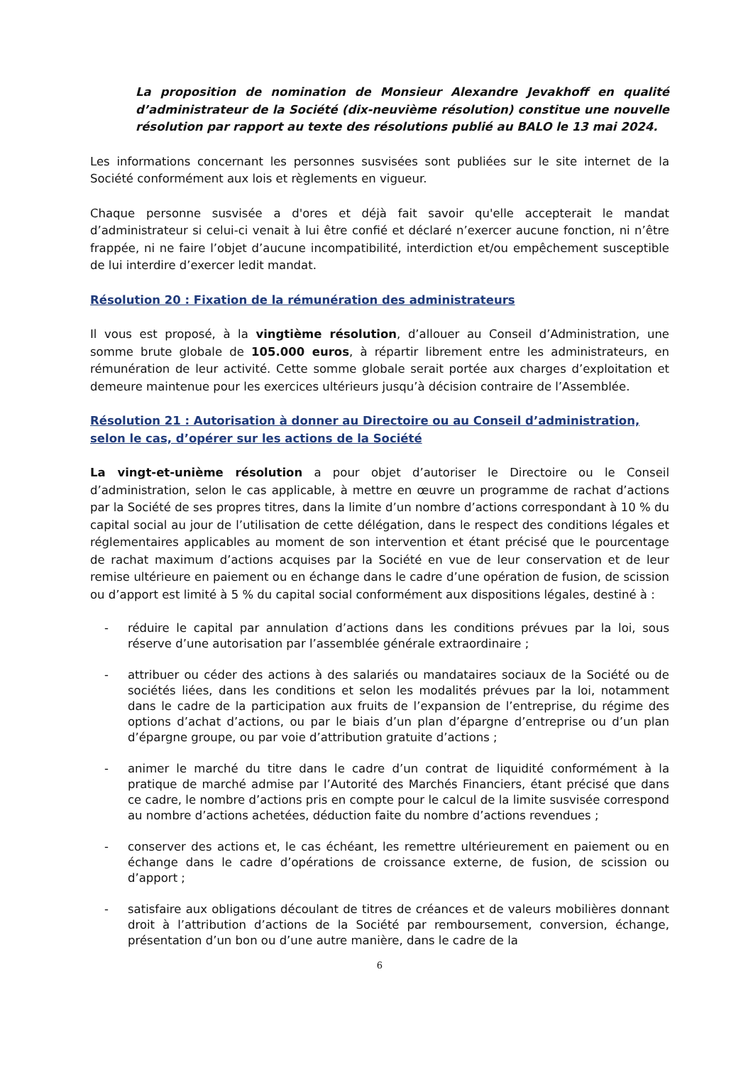La proposition de nomination de Monsieur Alexandre Jevakhoff en qualité d’administrateur de la Société (dix-neuvième résolution) constitue une nouvelle résolution par rapport au texte des résolutions publié au BALO le 13 mai 2024.
Les informations concernant les personnes susvisées sont publiées sur le site internet de la Société conformément aux lois et règlements en vigueur.
Chaque personne susvisée a d'ores et déjà fait savoir qu'elle accepterait le mandat d’administrateur si celui-ci venait à lui être confié et déclaré n’exercer aucune fonction, ni n’être frappée, ni ne faire l’objet d’aucune incompatibilité, interdiction et/ou empêchement susceptible de lui interdire d’exercer ledit mandat.
Résolution 20 : Fixation de la rémunération des administrateurs
Il vous est proposé, à la vingtième résolution, d’allouer au Conseil d’Administration, une somme brute globale de 105.000 euros, à répartir librement entre les administrateurs, en rémunération de leur activité. Cette somme globale serait portée aux charges d’exploitation et demeure maintenue pour les exercices ultérieurs jusqu’à décision contraire de l’Assemblée.
Résolution 21 : Autorisation à donner au Directoire ou au Conseil d’administration, selon le cas, d’opérer sur les actions de la Société
La vingt-et-unième résolution a pour objet d’autoriser le Directoire ou le Conseil d’administration, selon le cas applicable, à mettre en œuvre un programme de rachat d’actions par la Société de ses propres titres, dans la limite d’un nombre d’actions correspondant à 10 % du capital social au jour de l’utilisation de cette délégation, dans le respect des conditions légales et réglementaires applicables au moment de son intervention et étant précisé que le pourcentage de rachat maximum d’actions acquises par la Société en vue de leur conservation et de leur remise ultérieure en paiement ou en échange dans le cadre d’une opération de fusion, de scission ou d’apport est limité à 5 % du capital social conformément aux dispositions légales, destiné à :
- réduire le capital par annulation d’actions dans les conditions prévues par la loi, sous réserve d’une autorisation par l’assemblée générale extraordinaire ;
- attribuer ou céder des actions à des salariés ou mandataires sociaux de la Société ou de sociétés liées, dans les conditions et selon les modalités prévues par la loi, notamment dans le cadre de la participation aux fruits de l’expansion de l’entreprise, du régime des options d’achat d’actions, ou par le biais d’un plan d’épargne d’entreprise ou d’un plan d’épargne groupe, ou par voie d’attribution gratuite d’actions ;
- animer le marché du titre dans le cadre d’un contrat de liquidité conformément à la pratique de marché admise par l’Autorité des Marchés Financiers, étant précisé que dans ce cadre, le nombre d’actions pris en compte pour le calcul de la limite susvisée correspond au nombre d’actions achetées, déduction faite du nombre d’actions revendues ;
- conserver des actions et, le cas échéant, les remettre ultérieurement en paiement ou en échange dans le cadre d’opérations de croissance externe, de fusion, de scission ou d’apport ;
- satisfaire aux obligations découlant de titres de créances et de valeurs mobilières donnant droit à l’attribution d’actions de la Société par remboursement, conversion, échange, présentation d’un bon ou d’une autre manière, dans le cadre de la
6